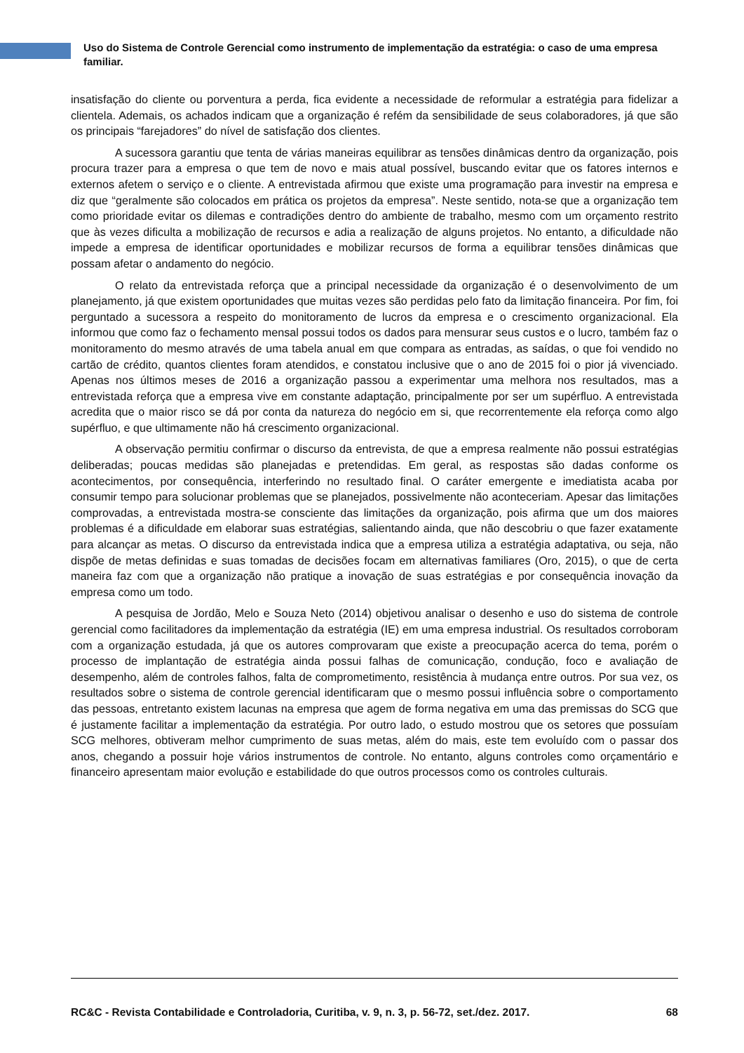Uso do Sistema de Controle Gerencial como instrumento de implementação da estratégia: o caso de uma empresa familiar.
insatisfação do cliente ou porventura a perda, fica evidente a necessidade de reformular a estratégia para fidelizar a clientela. Ademais, os achados indicam que a organização é refém da sensibilidade de seus colaboradores, já que são os principais “farejadores” do nível de satisfação dos clientes.
A sucessora garantiu que tenta de várias maneiras equilibrar as tensões dinâmicas dentro da organização, pois procura trazer para a empresa o que tem de novo e mais atual possível, buscando evitar que os fatores internos e externos afetem o serviço e o cliente. A entrevistada afirmou que existe uma programação para investir na empresa e diz que “geralmente são colocados em prática os projetos da empresa”. Neste sentido, nota-se que a organização tem como prioridade evitar os dilemas e contradições dentro do ambiente de trabalho, mesmo com um orçamento restrito que às vezes dificulta a mobilização de recursos e adia a realização de alguns projetos. No entanto, a dificuldade não impede a empresa de identificar oportunidades e mobilizar recursos de forma a equilibrar tensões dinâmicas que possam afetar o andamento do negócio.
O relato da entrevistada reforça que a principal necessidade da organização é o desenvolvimento de um planejamento, já que existem oportunidades que muitas vezes são perdidas pelo fato da limitação financeira. Por fim, foi perguntado a sucessora a respeito do monitoramento de lucros da empresa e o crescimento organizacional. Ela informou que como faz o fechamento mensal possui todos os dados para mensurar seus custos e o lucro, também faz o monitoramento do mesmo através de uma tabela anual em que compara as entradas, as saídas, o que foi vendido no cartão de crédito, quantos clientes foram atendidos, e constatou inclusive que o ano de 2015 foi o pior já vivenciado. Apenas nos últimos meses de 2016 a organização passou a experimentar uma melhora nos resultados, mas a entrevistada reforça que a empresa vive em constante adaptação, principalmente por ser um supérfluo. A entrevistada acredita que o maior risco se dá por conta da natureza do negócio em si, que recorrentemente ela reforça como algo supérfluo, e que ultimamente não há crescimento organizacional.
A observação permitiu confirmar o discurso da entrevista, de que a empresa realmente não possui estratégias deliberadas; poucas medidas são planejadas e pretendidas. Em geral, as respostas são dadas conforme os acontecimentos, por consequência, interferindo no resultado final. O caráter emergente e imediatista acaba por consumir tempo para solucionar problemas que se planejados, possivelmente não aconteceriam. Apesar das limitações comprovadas, a entrevistada mostra-se consciente das limitações da organização, pois afirma que um dos maiores problemas é a dificuldade em elaborar suas estratégias, salientando ainda, que não descobriu o que fazer exatamente para alcançar as metas. O discurso da entrevistada indica que a empresa utiliza a estratégia adaptativa, ou seja, não dispõe de metas definidas e suas tomadas de decisões focam em alternativas familiares (Oro, 2015), o que de certa maneira faz com que a organização não pratique a inovação de suas estratégias e por consequência inovação da empresa como um todo.
A pesquisa de Jordão, Melo e Souza Neto (2014) objetivou analisar o desenho e uso do sistema de controle gerencial como facilitadores da implementação da estratégia (IE) em uma empresa industrial. Os resultados corroboram com a organização estudada, já que os autores comprovaram que existe a preocupação acerca do tema, porém o processo de implantação de estratégia ainda possui falhas de comunicação, condução, foco e avaliação de desempenho, além de controles falhos, falta de comprometimento, resistência à mudança entre outros. Por sua vez, os resultados sobre o sistema de controle gerencial identificaram que o mesmo possui influência sobre o comportamento das pessoas, entretanto existem lacunas na empresa que agem de forma negativa em uma das premissas do SCG que é justamente facilitar a implementação da estratégia. Por outro lado, o estudo mostrou que os setores que possuíam SCG melhores, obtiveram melhor cumprimento de suas metas, além do mais, este tem evoluído com o passar dos anos, chegando a possuir hoje vários instrumentos de controle. No entanto, alguns controles como orçamentário e financeiro apresentam maior evolução e estabilidade do que outros processos como os controles culturais.
RC&C - Revista Contabilidade e Controladoria, Curitiba, v. 9, n. 3, p. 56-72, set./dez. 2017. 68